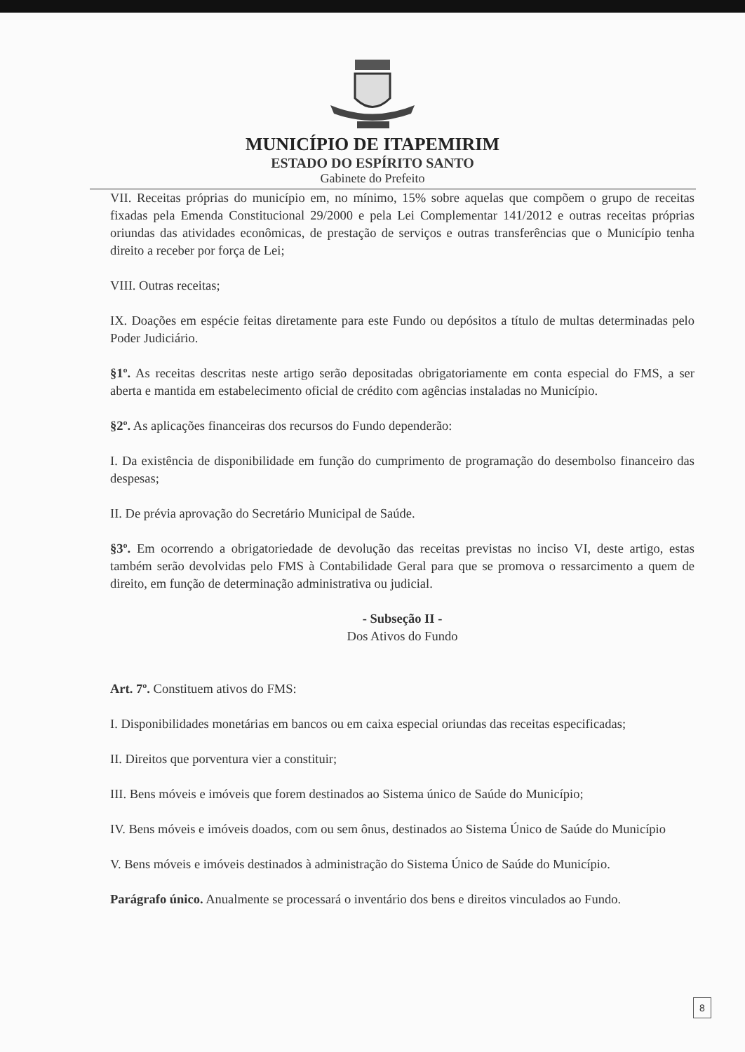MUNICÍPIO DE ITAPEMIRIM
ESTADO DO ESPÍRITO SANTO
Gabinete do Prefeito
VII. Receitas próprias do município em, no mínimo, 15% sobre aquelas que compõem o grupo de receitas fixadas pela Emenda Constitucional 29/2000 e pela Lei Complementar 141/2012 e outras receitas próprias oriundas das atividades econômicas, de prestação de serviços e outras transferências que o Município tenha direito a receber por força de Lei;
VIII. Outras receitas;
IX. Doações em espécie feitas diretamente para este Fundo ou depósitos a título de multas determinadas pelo Poder Judiciário.
§1º. As receitas descritas neste artigo serão depositadas obrigatoriamente em conta especial do FMS, a ser aberta e mantida em estabelecimento oficial de crédito com agências instaladas no Município.
§2º. As aplicações financeiras dos recursos do Fundo dependerão:
I. Da existência de disponibilidade em função do cumprimento de programação do desembolso financeiro das despesas;
II. De prévia aprovação do Secretário Municipal de Saúde.
§3º. Em ocorrendo a obrigatoriedade de devolução das receitas previstas no inciso VI, deste artigo, estas também serão devolvidas pelo FMS à Contabilidade Geral para que se promova o ressarcimento a quem de direito, em função de determinação administrativa ou judicial.
- Subseção II -
Dos Ativos do Fundo
Art. 7º. Constituem ativos do FMS:
I. Disponibilidades monetárias em bancos ou em caixa especial oriundas das receitas especificadas;
II. Direitos que porventura vier a constituir;
III. Bens móveis e imóveis que forem destinados ao Sistema único de Saúde do Município;
IV. Bens móveis e imóveis doados, com ou sem ônus, destinados ao Sistema Único de Saúde do Município
V. Bens móveis e imóveis destinados à administração do Sistema Único de Saúde do Município.
Parágrafo único. Anualmente se processará o inventário dos bens e direitos vinculados ao Fundo.
8